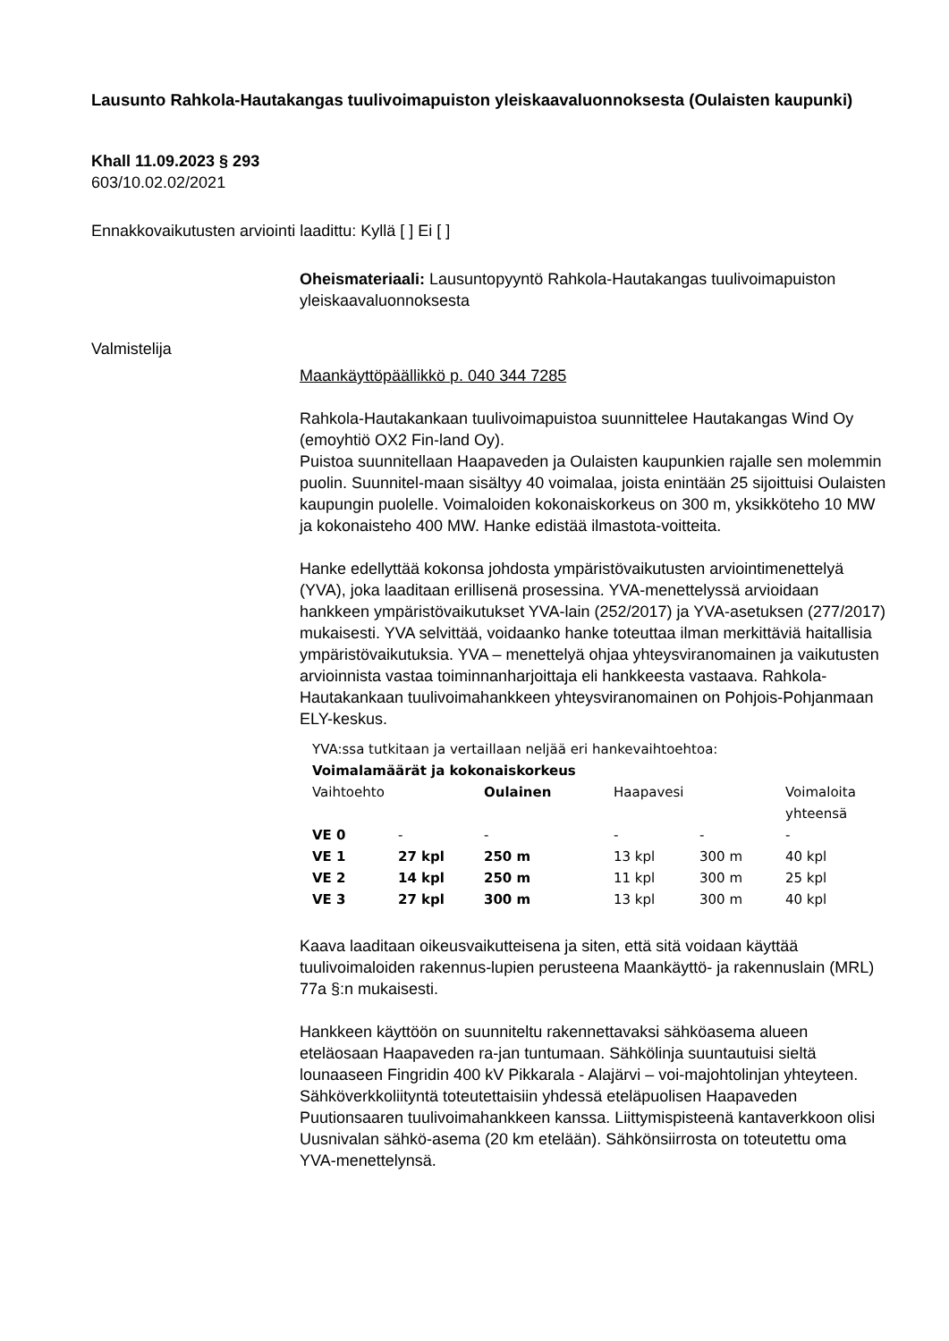Lausunto Rahkola-Hautakangas tuulivoimapuiston yleiskaavaluonnoksesta (Oulaisten kaupunki)
Khall 11.09.2023 § 293
603/10.02.02/2021
Ennakkovaikutusten arviointi laadittu: Kyllä [ ] Ei [ ]
Oheismateriaali: Lausuntopyyntö Rahkola-Hautakangas tuulivoimapuiston yleiskaavaluonnoksesta
Valmistelija
Maankäyttöpäällikkö p. 040 344 7285
Rahkola-Hautakankaan tuulivoimapuistoa suunnittelee Hautakangas Wind Oy (emoyhtiö OX2 Fin-land Oy).
Puistoa suunnitellaan Haapaveden ja Oulaisten kaupunkien rajalle sen molemmin puolin. Suunnitel-maan sisältyy 40 voimalaa, joista enintään 25 sijoittuisi Oulaisten kaupungin puolelle. Voimaloiden kokonaiskorkeus on 300 m, yksikköteho 10 MW ja kokonaisteho 400 MW. Hanke edistää ilmastota-voitteita.
Hanke edellyttää kokonsa johdosta ympäristövaikutusten arviointimenettelyä (YVA), joka laaditaan erillisenä prosessina. YVA-menettelyssä arvioidaan hankkeen ympäristövaikutukset YVA-lain (252/2017) ja YVA-asetuksen (277/2017) mukaisesti. YVA selvittää, voidaanko hanke toteuttaa ilman merkittäviä haitallisia ympäristövaikutuksia. YVA – menettelyä ohjaa yhteysviranomainen ja vaikutusten arvioinnista vastaa toiminnanharjoittaja eli hankkeesta vastaava. Rahkola-Hautakankaan tuulivoimahankkeen yhteysviranomainen on Pohjois-Pohjanmaan ELY-keskus.
YVA:ssa tutkitaan ja vertaillaan neljää eri hankevaihtoehtoa:
Voimalamäärät ja kokonaiskorkeus
| Vaihtoehto | | Oulainen | Haapavesi | | Voimaloita yhteensä |
| VE 0 | - | - | - | - | - |
| VE 1 | 27 kpl | 250 m | 13 kpl | 300 m | 40 kpl |
| VE 2 | 14 kpl | 250 m | 11 kpl | 300 m | 25 kpl |
| VE 3 | 27 kpl | 300 m | 13 kpl | 300 m | 40 kpl |
Kaava laaditaan oikeusvaikutteisena ja siten, että sitä voidaan käyttää tuulivoimaloiden rakennus-lupien perusteena Maankäyttö- ja rakennuslain (MRL) 77a §:n mukaisesti.
Hankkeen käyttöön on suunniteltu rakennettavaksi sähköasema alueen eteläosaan Haapaveden ra-jan tuntumaan. Sähkölinja suuntautuisi sieltä lounaaseen Fingridin 400 kV Pikkarala - Alajärvi – voi-majohtolinjan yhteyteen. Sähköverkkoliityntä toteutettaisiin yhdessä eteläpuolisen Haapaveden Puutionsaaren tuulivoimahankkeen kanssa. Liittymispisteenä kantaverkkoon olisi Uusnivalan sähkö-asema (20 km etelään). Sähkönsiirrosta on toteutettu oma YVA-menettelynsä.